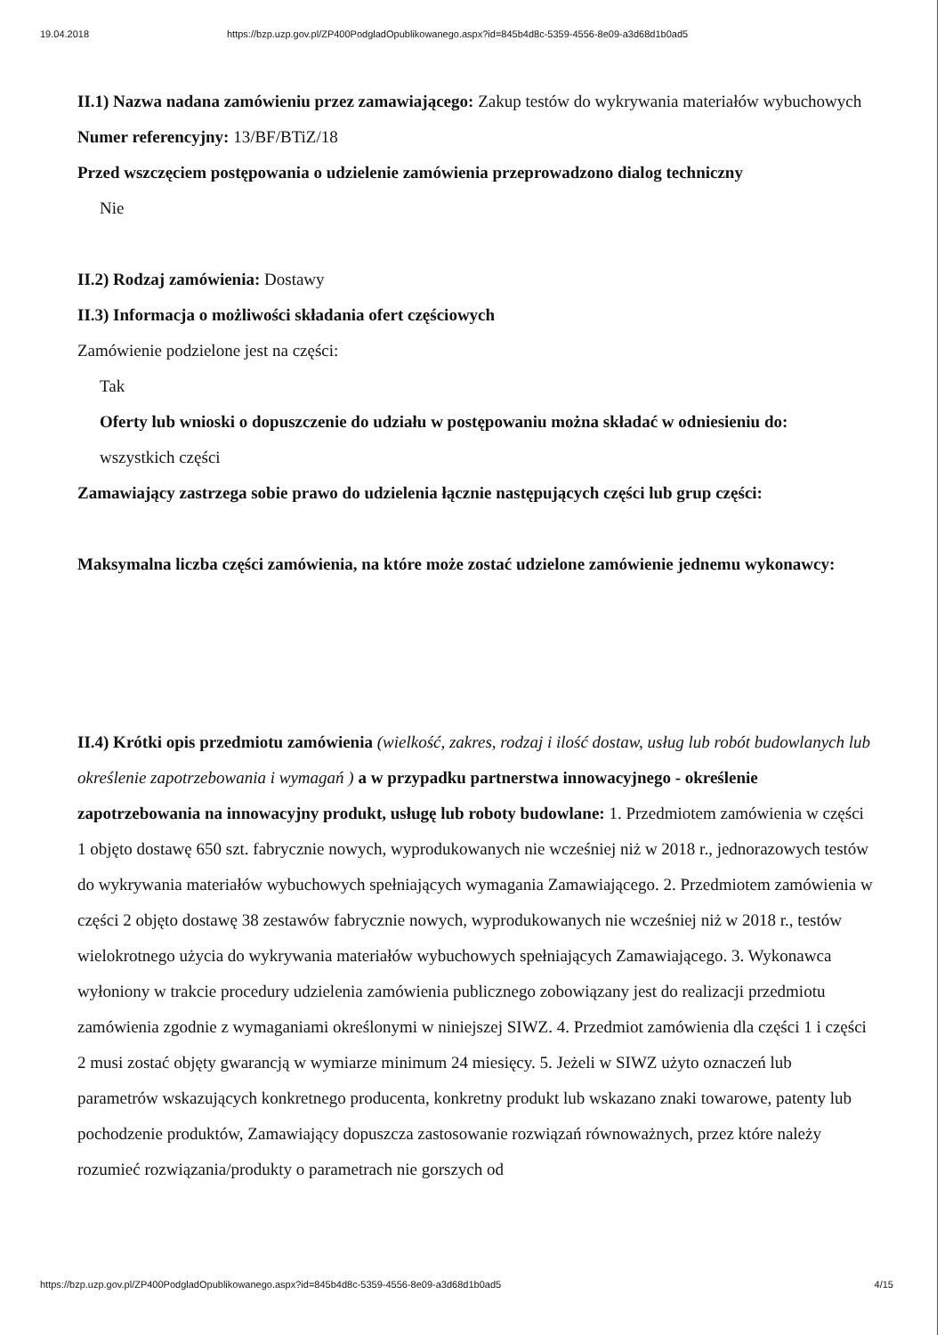19.04.2018 https://bzp.uzp.gov.pl/ZP400PodgladOpublikowanego.aspx?id=845b4d8c-5359-4556-8e09-a3d68d1b0ad5
II.1) Nazwa nadana zamówieniu przez zamawiającego: Zakup testów do wykrywania materiałów wybuchowych
Numer referencyjny: 13/BF/BTiZ/18
Przed wszczęciem postępowania o udzielenie zamówienia przeprowadzono dialog techniczny
Nie
II.2) Rodzaj zamówienia: Dostawy
II.3) Informacja o możliwości składania ofert częściowych
Zamówienie podzielone jest na części:
Tak
Oferty lub wnioski o dopuszczenie do udziału w postępowaniu można składać w odniesieniu do:
wszystkich części
Zamawiający zastrzega sobie prawo do udzielenia łącznie następujących części lub grup części:
Maksymalna liczba części zamówienia, na które może zostać udzielone zamówienie jednemu wykonawcy:
II.4) Krótki opis przedmiotu zamówienia (wielkość, zakres, rodzaj i ilość dostaw, usług lub robót budowlanych lub określenie zapotrzebowania i wymagań ) a w przypadku partnerstwa innowacyjnego - określenie zapotrzebowania na innowacyjny produkt, usługę lub roboty budowlane: 1. Przedmiotem zamówienia w części 1 objęto dostawę 650 szt. fabrycznie nowych, wyprodukowanych nie wcześniej niż w 2018 r., jednorazowych testów do wykrywania materiałów wybuchowych spełniających wymagania Zamawiającego. 2. Przedmiotem zamówienia w części 2 objęto dostawę 38 zestawów fabrycznie nowych, wyprodukowanych nie wcześniej niż w 2018 r., testów wielokrotnego użycia do wykrywania materiałów wybuchowych spełniających Zamawiającego. 3. Wykonawca wyłoniony w trakcie procedury udzielenia zamówienia publicznego zobowiązany jest do realizacji przedmiotu zamówienia zgodnie z wymaganiami określonymi w niniejszej SIWZ. 4. Przedmiot zamówienia dla części 1 i części 2 musi zostać objęty gwarancją w wymiarze minimum 24 miesięcy. 5. Jeżeli w SIWZ użyto oznaczeń lub parametrów wskazujących konkretnego producenta, konkretny produkt lub wskazano znaki towarowe, patenty lub pochodzenie produktów, Zamawiający dopuszcza zastosowanie rozwiązań równoważnych, przez które należy rozumieć rozwiązania/produkty o parametrach nie gorszych od
https://bzp.uzp.gov.pl/ZP400PodgladOpublikowanego.aspx?id=845b4d8c-5359-4556-8e09-a3d68d1b0ad5 4/15